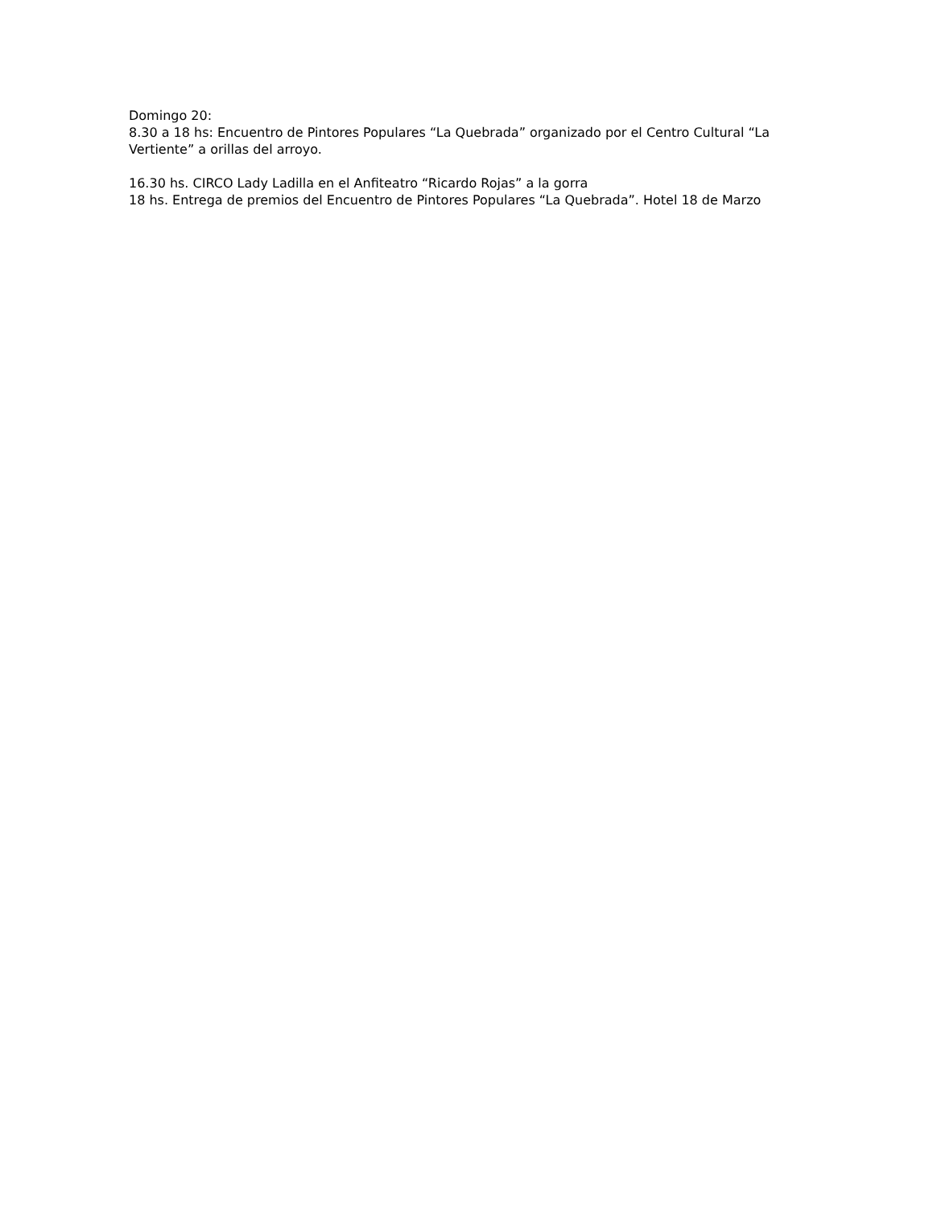Domingo 20:
8.30 a 18 hs: Encuentro de Pintores Populares “La Quebrada” organizado por el Centro Cultural “La Vertiente” a orillas del arroyo.
16.30 hs. CIRCO Lady Ladilla en el Anfiteatro “Ricardo Rojas” a la gorra
18 hs. Entrega de premios del Encuentro de Pintores Populares “La Quebrada”. Hotel 18 de Marzo